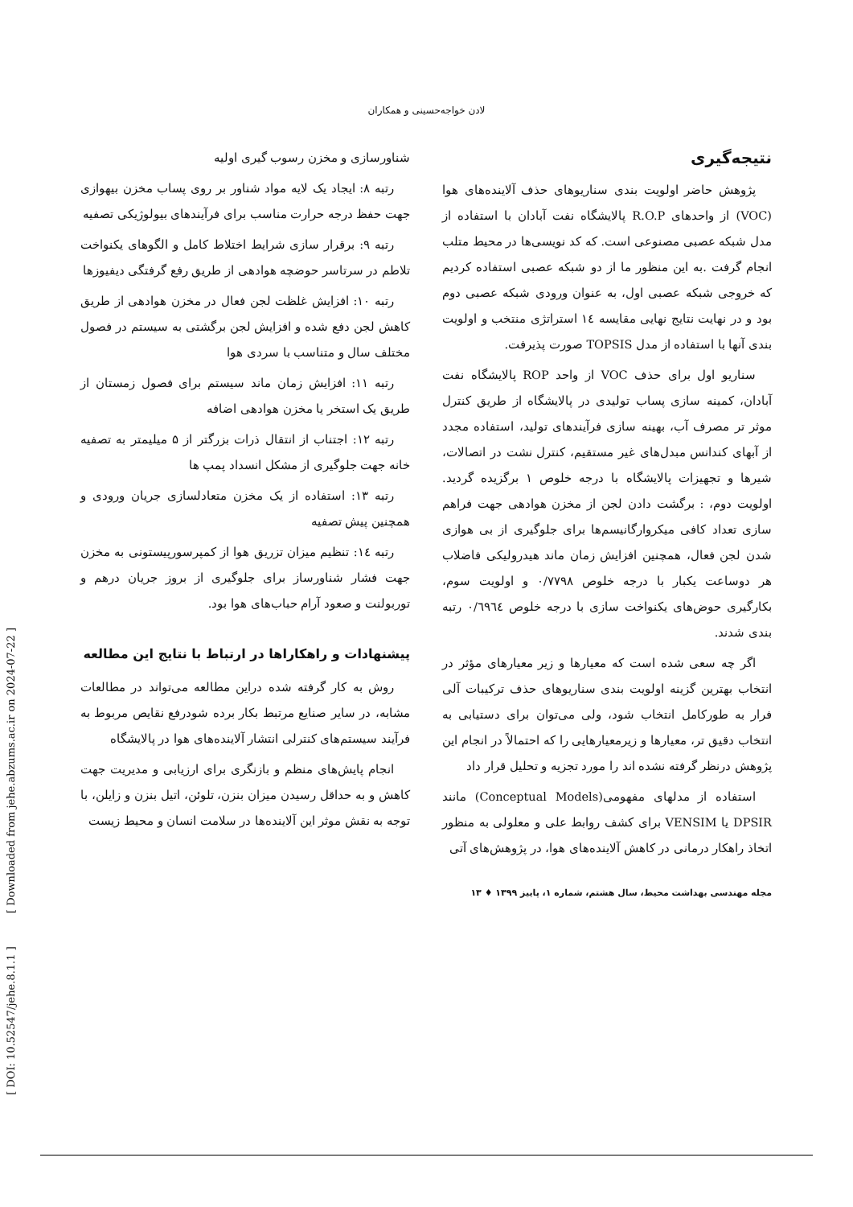لادن خواجه‌حسینی و همکاران
شناورسازی و مخزن رسوب گیری اولیه
رتبه ۸: ایجاد یک لایه مواد شناور بر روی پساب مخزن بیهوازی جهت حفظ درجه حرارت مناسب برای فرآیندهای بیولوژیکی تصفیه
رتبه ۹: برقرار سازی شرایط اختلاط کامل و الگوهای یکنواخت تلاطم در سرتاسر حوضچه هوادهی از طریق رفع گرفتگی دیفیوزها
رتبه ۱۰: افزایش غلظت لجن فعال در مخزن هوادهی از طریق کاهش لجن دفع شده و افزایش لجن برگشتی به سیستم در فصول مختلف سال و متناسب با سردی هوا
رتبه ۱۱: افزایش زمان ماند سیستم برای فصول زمستان از طریق یک استخر یا مخزن هوادهی اضافه
رتبه ۱۲: اجتناب از انتقال ذرات بزرگتر از ۵ میلیمتر به تصفیه خانه جهت جلوگیری از مشکل انسداد پمپ ها
رتبه ۱۳: استفاده از یک مخزن متعادلسازی جریان ورودی و همچنین پیش تصفیه
رتبه ١٤: تنظیم میزان تزریق هوا از کمپرسورپیستونی به مخزن جهت فشار شناورساز برای جلوگیری از بروز جریان درهم و توربولنت و صعود آرام حباب‌های هوا بود.
پیشنهادات و راهکاراها در ارتباط با نتایج این مطالعه
روش به کار گرفته شده دراین مطالعه می‌تواند در مطالعات مشابه، در سایر صنایع مرتبط بکار برده شودرفع نقایص مربوط به فرآیند سیستم‌های کنترلی انتشار آلاینده‌های هوا در پالایشگاه
انجام پایش‌های منظم و بازنگری برای ارزیابی و مدیریت جهت کاهش و به حداقل رسیدن میزان بنزن، تلوئن، اتیل بنزن و زایلن، با توجه به نقش موثر این آلاینده‌ها در سلامت انسان و محیط زیست
نتیجه‌گیری
پژوهش حاضر اولویت بندی سناریوهای حذف آلاینده‌های هوا (VOC) از واحدهای R.O.P پالایشگاه نفت آبادان با استفاده از مدل شبکه عصبی مصنوعی است. که کد نویسی‌ها در محیط متلب انجام گرفت .به این منظور ما از دو شبکه عصبی استفاده کردیم که خروجی شبکه عصبی اول، به عنوان ورودی شبکه عصبی دوم بود و در نهایت نتایج نهایی مقایسه ١٤ استراتژی منتخب و اولویت بندی آنها با استفاده از مدل TOPSIS صورت پذیرفت.
سناریو اول برای حذف VOC از واحد ROP پالایشگاه نفت آبادان، کمینه سازی پساب تولیدی در پالایشگاه از طریق کنترل موثر تر مصرف آب، بهینه سازی فرآیندهای تولید، استفاده مجدد از آبهای کندانس مبدل‌های غیر مستقیم، کنترل نشت در اتصالات، شیرها و تجهیزات پالایشگاه با درجه خلوص ۱ برگزیده گردید. اولویت دوم، : برگشت دادن لجن از مخزن هوادهی جهت فراهم سازی تعداد کافی میکروارگانیسم‌ها برای جلوگیری از بی هوازی شدن لجن فعال، همچنین افزایش زمان ماند هیدرولیکی فاضلاب هر دوساعت یکبار با درجه خلوص ۰/۷۷۹۸ و اولویت سوم، بکارگیری حوض‌های یکنواخت سازی با درجه خلوص ۰/٦٩٦٤ رتبه بندی شدند.
اگر چه سعی شده است که معیارها و زیر معیارهای مؤثر در انتخاب بهترین گزینه اولویت بندی سناریوهای حذف ترکیبات آلی فرار به طورکامل انتخاب شود، ولی می‌توان برای دستیابی به انتخاب دقیق تر، معیارها و زیرمعیارهایی را که احتمالاً در انجام این پژوهش درنظر گرفته نشده اند را مورد تجزیه و تحلیل قرار داد
استفاده از مدلهای مفهومی(Conceptual Models) مانند DPSIR یا VENSIM برای کشف روابط علی و معلولی به منظور اتخاذ راهکار درمانی در کاهش آلاینده‌های هوا، در پژوهش‌های آتی
مجله مهندسی بهداشت محیط، سال هشتم، شماره ۱، پاییز ۱۳۹۹ ♦ ۱۳
[ DOI: 10.52547/jehe.8.1.1 ] [ Downloaded from jehe.abzums.ac.ir on 2024-07-22 ]